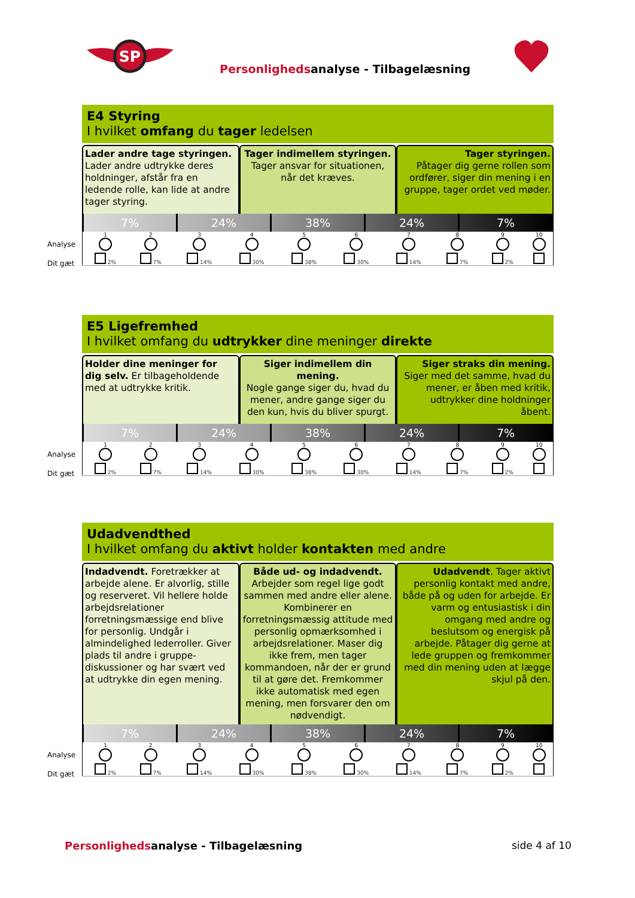SP
Personlighedsanalyse - Tilbagelæsning
E4 Styring
I hvilket omfang du tager ledelsen
Lader andre tage styringen.
Lader andre udtrykke deres holdninger, afstår fra en ledende rolle, kan lide at andre tager styring.
Tager indimellem styringen.
Tager ansvar for situationen, når det kræves.
Tager styringen.
Påtager dig gerne rollen som ordfører, siger din mening i en gruppe, tager ordet ved møder.
7% 24% 38% 24% 7%
| Analyse 1 | 2 | 3 | 4 | 5 | 6 | 7 | 8 | 9 | 10 |
| Dit gæt 2% | 7% | 14% | 30% | 38% | 30% | 14% | 7% | 2% | |
E5 Ligefremhed
I hvilket omfang du udtrykker dine meninger direkte
Holder dine meninger for dig selv. Er tilbageholdende med at udtrykke kritik.
Siger indimellem din mening.
Nogle gange siger du, hvad du mener, andre gange siger du den kun, hvis du bliver spurgt.
Siger straks din mening. Siger med det samme, hvad du mener, er åben med kritik, udtrykker dine holdninger åbent.
7% 24% 38% 24% 7%
| Analyse 1 | 2 | 3 | 4 | 5 | 6 | 7 | 8 | 9 | 10 |
| Dit gæt 2% | 7% | 14% | 30% | 38% | 30% | 14% | 7% | 2% | |
Udadvendthed
I hvilket omfang du aktivt holder kontakten med andre
Indadvendt. Foretrækker at arbejde alene. Er alvorlig, stille og reserveret. Vil hellere holde arbejdsrelationer forretningsmæssige end blive for personlig. Undgår i almindelighed lederroller. Giver plads til andre i gruppe-diskussioner og har svært ved at udtrykke din egen mening.
Både ud- og indadvendt.
Arbejder som regel lige godt sammen med andre eller alene. Kombinerer en forretningsmæssig attitude med personlig opmærksomhed i arbejdsrelationer. Maser dig ikke frem, men tager kommandoen, når der er grund til at gøre det. Fremkommer ikke automatisk med egen mening, men forsvarer den om nødvendigt.
Udadvendt. Tager aktivt personlig kontakt med andre, både på og uden for arbejde. Er varm og entusiastisk i din omgang med andre og beslutsom og energisk på arbejde. Påtager dig gerne at lede gruppen og fremkommer med din mening uden at lægge skjul på den.
7% 24% 38% 24% 7%
| Analyse 1 | 2 | 3 | 4 | 5 | 6 | 7 | 8 | 9 | 10 |
| Dit gæt 2% | 7% | 14% | 30% | 38% | 30% | 14% | 7% | 2% | |
Personlighedsanalyse - Tilbagelæsning
side 4 af 10